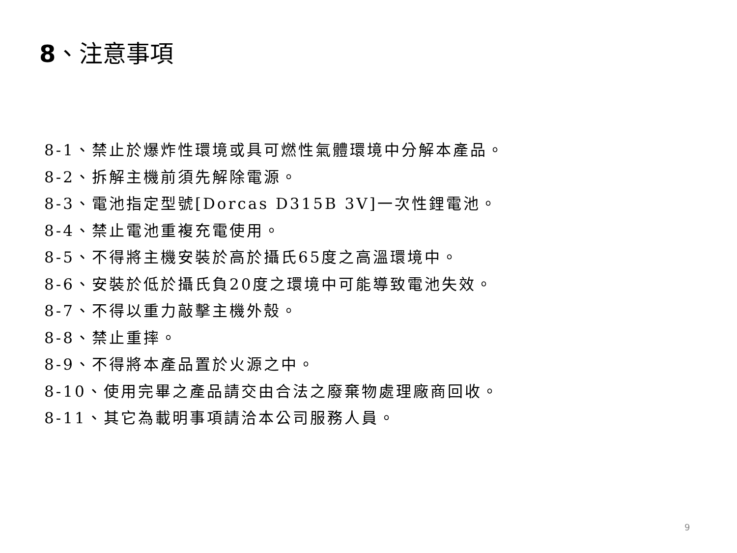8、注意事項
8-1、禁止於爆炸性環境或具可燃性氣體環境中分解本產品。
8-2、拆解主機前須先解除電源。
8-3、電池指定型號[Dorcas D315B 3V]一次性鋰電池。
8-4、禁止電池重複充電使用。
8-5、不得將主機安裝於高於攝氏65度之高溫環境中。
8-6、安裝於低於攝氏負20度之環境中可能導致電池失效。
8-7、不得以重力敲擊主機外殼。
8-8、禁止重摔。
8-9、不得將本產品置於火源之中。
8-10、使用完畢之產品請交由合法之廢棄物處理廠商回收。
8-11、其它為載明事項請洽本公司服務人員。
9